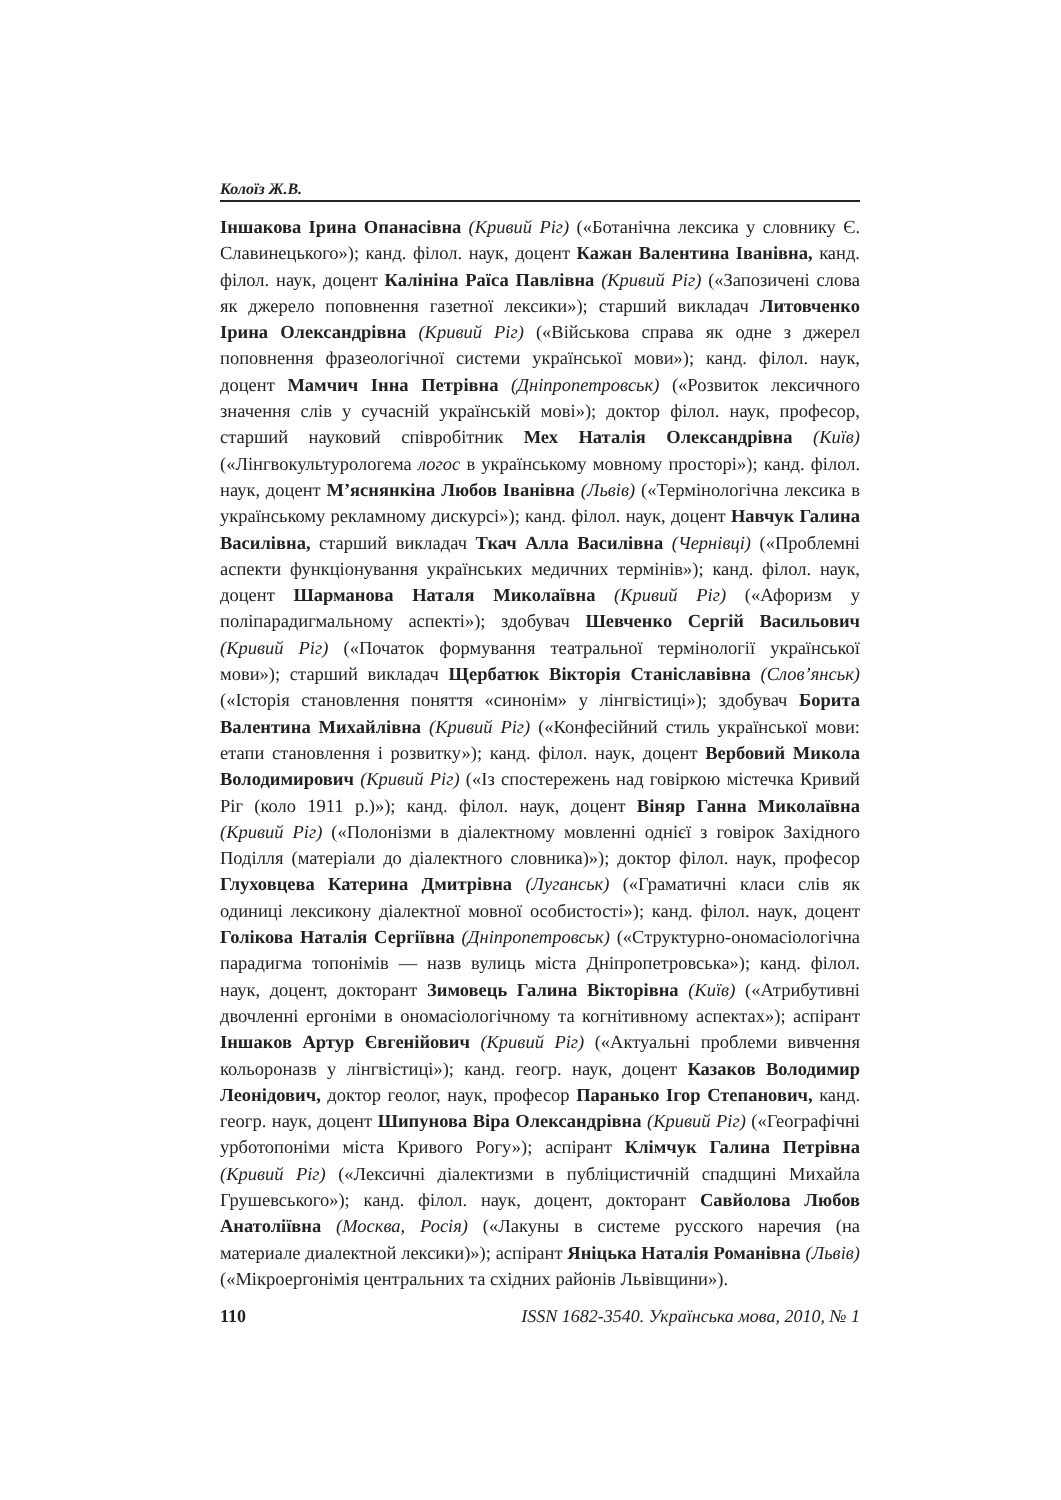Колоїз Ж.В.
Іншакова Ірина Опанасівна (Кривий Ріг) («Ботанічна лексика у словнику Є. Славинецького»); канд. філол. наук, доцент Кажан Валентина Іванівна, канд. філол. наук, доцент Калініна Раїса Павлівна (Кривий Ріг) («Запозичені слова як джерело поповнення газетної лексики»); старший викладач Литовченко Ірина Олександрівна (Кривий Ріг) («Військова справа як одне з джерел поповнення фразеологічної системи української мови»); канд. філол. наук, доцент Мамчич Інна Петрівна (Дніпропетровськ) («Розвиток лексичного значення слів у сучасній українській мові»); доктор філол. наук, професор, старший науковий співробітник Мех Наталія Олександрівна (Київ) («Лінгвокультурологема логос в українському мовному просторі»); канд. філол. наук, доцент М’яснянкіна Любов Іванівна (Львів) («Термінологічна лексика в українському рекламному дискурсі»); канд. філол. наук, доцент Навчук Галина Василівна, старший викладач Ткач Алла Василівна (Чернівці) («Проблемні аспекти функціонування українських медичних термінів»); канд. філол. наук, доцент Шарманова Наталя Миколаївна (Кривий Ріг) («Афоризм у поліпарадигмальному аспекті»); здобувач Шевченко Сергій Васильович (Кривий Ріг) («Початок формування театральної термінології української мови»); старший викладач Щербатюк Вікторія Станіславівна (Слов’янськ) («Історія становлення поняття «синонім» у лінгвістиці»); здобувач Борита Валентина Михайлівна (Кривий Ріг) («Конфесійний стиль української мови: етапи становлення і розвитку»); канд. філол. наук, доцент Вербовий Микола Володимирович (Кривий Ріг) («Із спостережень над говіркою містечка Кривий Ріг (коло 1911 р.)»); канд. філол. наук, доцент Віняр Ганна Миколаївна (Кривий Ріг) («Полонізми в діалектному мовленні однієї з говірок Західного Поділля (матеріали до діалектного словника)»); доктор філол. наук, професор Глуховцева Катерина Дмитрівна (Луганськ) («Граматичні класи слів як одиниці лексикону діалектної мовної особистості»); канд. філол. наук, доцент Голікова Наталія Сергіївна (Дніпропетровськ) («Структурно-ономасіологічна парадигма топонімів — назв вулиць міста Дніпропетровська»); канд. філол. наук, доцент, докторант Зимовець Галина Вікторівна (Київ) («Атрибутивні двочленні ергоніми в ономасіологічному та когнітивному аспектах»); аспірант Іншаков Артур Євгенійович (Кривий Ріг) («Актуальні проблеми вивчення кольороназв у лінгвістиці»); канд. геогр. наук, доцент Казаков Володимир Леонідович, доктор геолог, наук, професор Паранько Ігор Степанович, канд. геогр. наук, доцент Шипунова Віра Олександрівна (Кривий Ріг) («Географічні урботопоніми міста Кривого Рогу»); аспірант Клімчук Галина Петрівна (Кривий Ріг) («Лексичні діалектизми в публіцистичній спадщині Михайла Грушевського»); канд. філол. наук, доцент, докторант Савйолова Любов Анатоліївна (Москва, Росія) («Лакуны в системе русского наречия (на материале диалектной лексики)»); аспірант Яніцька Наталія Романівна (Львів) («Мікроергонімія центральних та східних районів Львівщини»).
110 ISSN 1682-3540. Українська мова, 2010, № 1